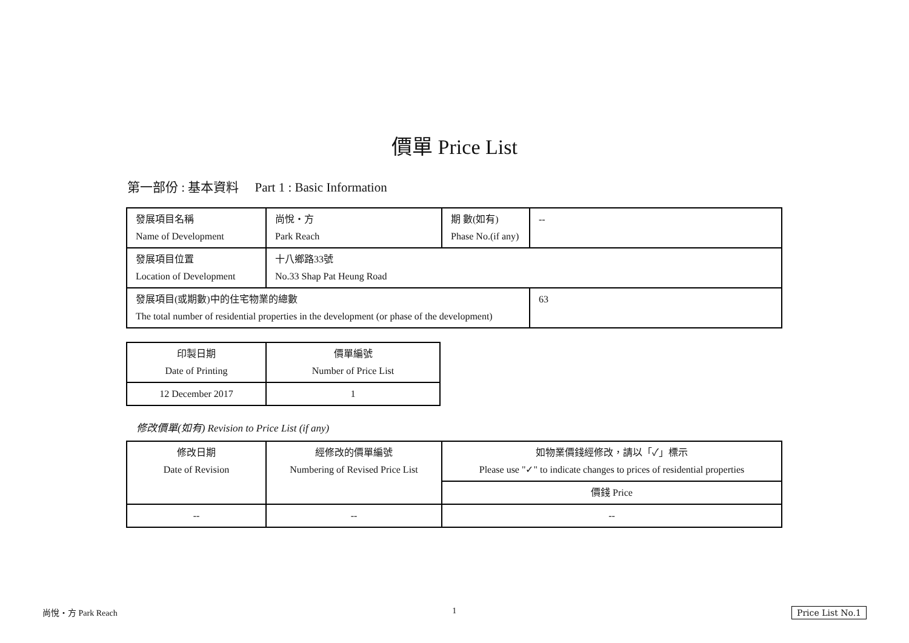價單 Price List
第一部份 : 基本資料 Part 1 : Basic Information
| 發展項目名稱 Name of Development | 尚悅・方 Park Reach | 期 數(如有) Phase No.(if any) | -- |
| 發展項目位置 Location of Development | 十八鄉路33號 No.33 Shap Pat Heung Road | | |
| 發展項目(或期數)中的住宅物業的總數 The total number of residential properties in the development (or phase of the development) | | | 63 |
| 印製日期 Date of Printing | 價單編號 Number of Price List |
| 12 December 2017 | 1 |
修改價單(如有) Revision to Price List (if any)
| 修改日期 Date of Revision | 經修改的價單編號 Numbering of Revised Price List | 如物業價錢經修改，請以「✓」標示 Please use "✓" to indicate changes to prices of residential properties |
| | | 價錢 Price |
| -- | -- | -- |
尚悅・方 Park Reach 1 Price List No.1